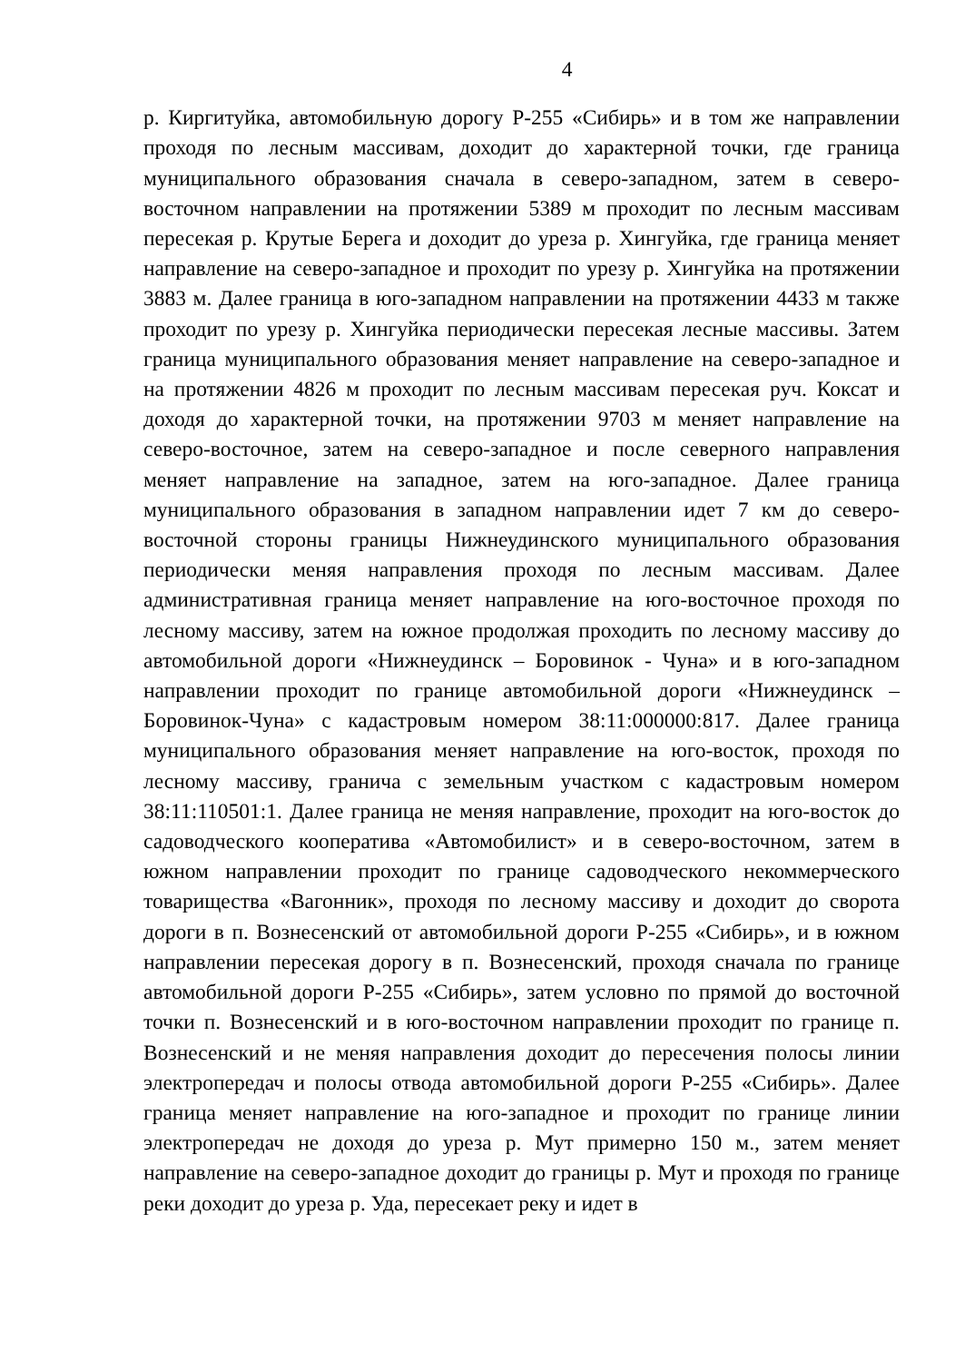4
р. Киргитуйка, автомобильную дорогу Р-255 «Сибирь» и в том же направлении проходя по лесным массивам, доходит до характерной точки, где граница муниципального образования сначала в северо-западном, затем в северо-восточном направлении на протяжении 5389 м проходит по лесным массивам пересекая р. Крутые Берега и доходит до уреза р. Хингуйка, где граница меняет направление на северо-западное и проходит по урезу р. Хингуйка на протяжении 3883 м. Далее граница в юго-западном направлении на протяжении 4433 м также проходит по урезу р. Хингуйка периодически пересекая лесные массивы. Затем граница муниципального образования меняет направление на северо-западное и на протяжении 4826 м проходит по лесным массивам пересекая руч. Коксат и доходя до характерной точки, на протяжении 9703 м меняет направление на северо-восточное, затем на северо-западное и после северного направления меняет направление на западное, затем на юго-западное. Далее граница муниципального образования в западном направлении идет 7 км до северо-восточной стороны границы Нижнеудинского муниципального образования периодически меняя направления проходя по лесным массивам. Далее административная граница меняет направление на юго-восточное проходя по лесному массиву, затем на южное продолжая проходить по лесному массиву до автомобильной дороги «Нижнеудинск – Боровинок - Чуна» и в юго-западном направлении проходит по границе автомобильной дороги «Нижнеудинск – Боровинок-Чуна» с кадастровым номером 38:11:000000:817. Далее граница муниципального образования меняет направление на юго-восток, проходя по лесному массиву, гранича с земельным участком с кадастровым номером 38:11:110501:1. Далее граница не меняя направление, проходит на юго-восток до садоводческого кооператива «Автомобилист» и в северо-восточном, затем в южном направлении проходит по границе садоводческого некоммерческого товарищества «Вагонник», проходя по лесному массиву и доходит до сворота дороги в п. Вознесенский от автомобильной дороги Р-255 «Сибирь», и в южном направлении пересекая дорогу в п. Вознесенский, проходя сначала по границе автомобильной дороги Р-255 «Сибирь», затем условно по прямой до восточной точки п. Вознесенский и в юго-восточном направлении проходит по границе п. Вознесенский и не меняя направления доходит до пересечения полосы линии электропередач и полосы отвода автомобильной дороги Р-255 «Сибирь». Далее граница меняет направление на юго-западное и проходит по границе линии электропередач не доходя до уреза р. Мут примерно 150 м., затем меняет направление на северо-западное доходит до границы р. Мут и проходя по границе реки доходит до уреза р. Уда, пересекает реку и идет в